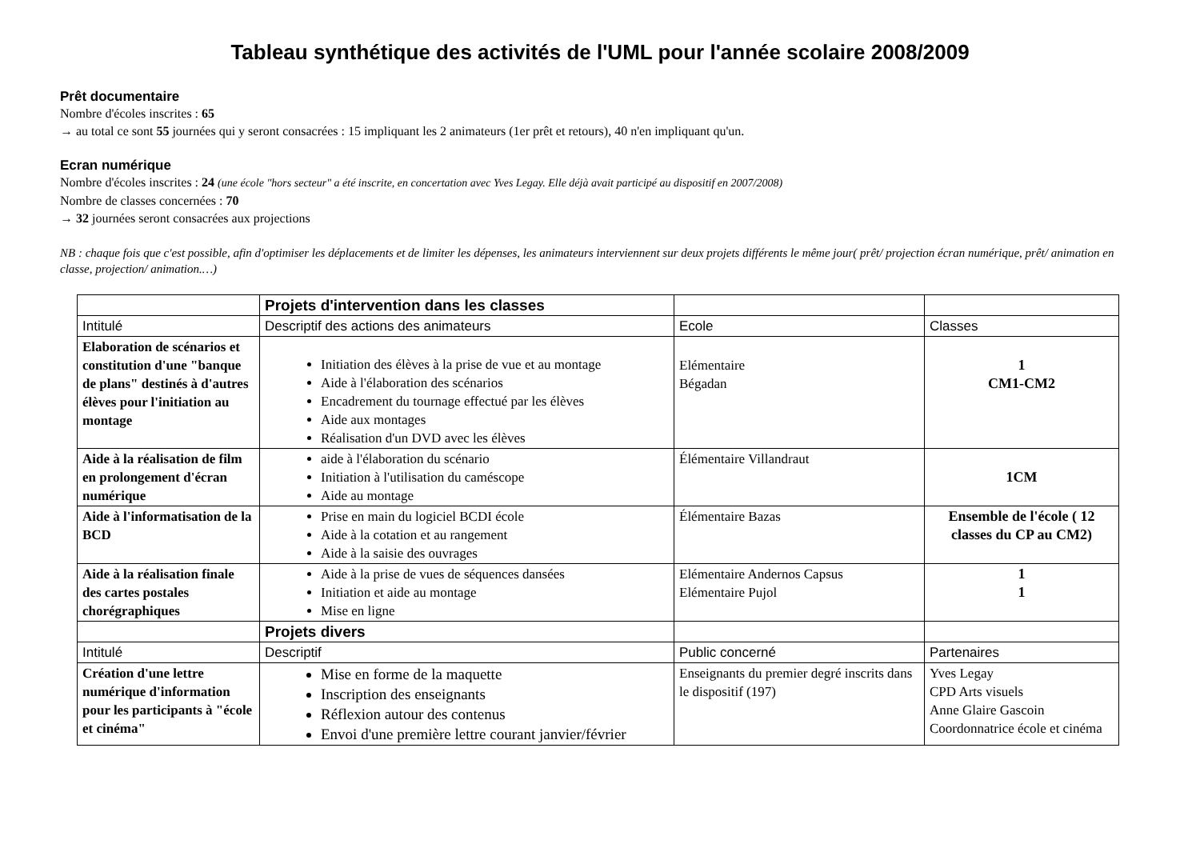Tableau synthétique des activités de l'UML pour l'année scolaire 2008/2009
Prêt documentaire
Nombre d'écoles inscrites : 65
→ au total ce sont 55 journées qui y seront consacrées : 15 impliquant les 2 animateurs (1er prêt et retours), 40 n'en impliquant qu'un.
Ecran numérique
Nombre d'écoles inscrites : 24 (une école "hors secteur" a été inscrite, en concertation avec Yves Legay. Elle déjà avait participé au dispositif en 2007/2008)
Nombre de classes concernées : 70
→ 32 journées seront consacrées aux projections
NB : chaque fois que c'est possible, afin d'optimiser les déplacements et de limiter les dépenses, les animateurs interviennent sur deux projets différents le même jour( prêt/ projection écran numérique, prêt/ animation en classe, projection/ animation.…)
| | Projets d'intervention dans les classes | | |
| Intitulé | Descriptif des actions des animateurs | Ecole | Classes |
| Elaboration de scénarios et constitution d'une "banque de plans" destinés à d'autres élèves pour l'initiation au montage | Initiation des élèves à la prise de vue et au montage Aide à l'élaboration des scénarios Encadrement du tournage effectué par les élèves Aide aux montages Réalisation d'un DVD avec les élèves | Elémentaire Bégadan | 1 CM1-CM2 |
| Aide à la réalisation de film en prolongement d'écran numérique | aide à l'élaboration du scénario Initiation à l'utilisation du caméscope Aide au montage | Élémentaire Villandraut | 1CM |
| Aide à l'informatisation de la BCD | Prise en main du logiciel BCDI école Aide à la cotation et au rangement Aide à la saisie des ouvrages | Élémentaire Bazas | Ensemble de l'école ( 12 classes du CP au CM2) |
| Aide à la réalisation finale des cartes postales chorégraphiques | Aide à la prise de vues de séquences dansées Initiation et aide au montage Mise en ligne | Elémentaire Andernos Capsus Elémentaire Pujol | 1 1 |
| | Projets divers | | |
| Intitulé | Descriptif | Public concerné | Partenaires |
| Création d'une lettre numérique d'information pour les participants à "école et cinéma" | Mise en forme de la maquette Inscription des enseignants Réflexion autour des contenus Envoi d'une première lettre courant janvier/février | Enseignants du premier degré inscrits dans le dispositif (197) | Yves Legay CPD Arts visuels Anne Glaire Gascoin Coordonnatrice école et cinéma |